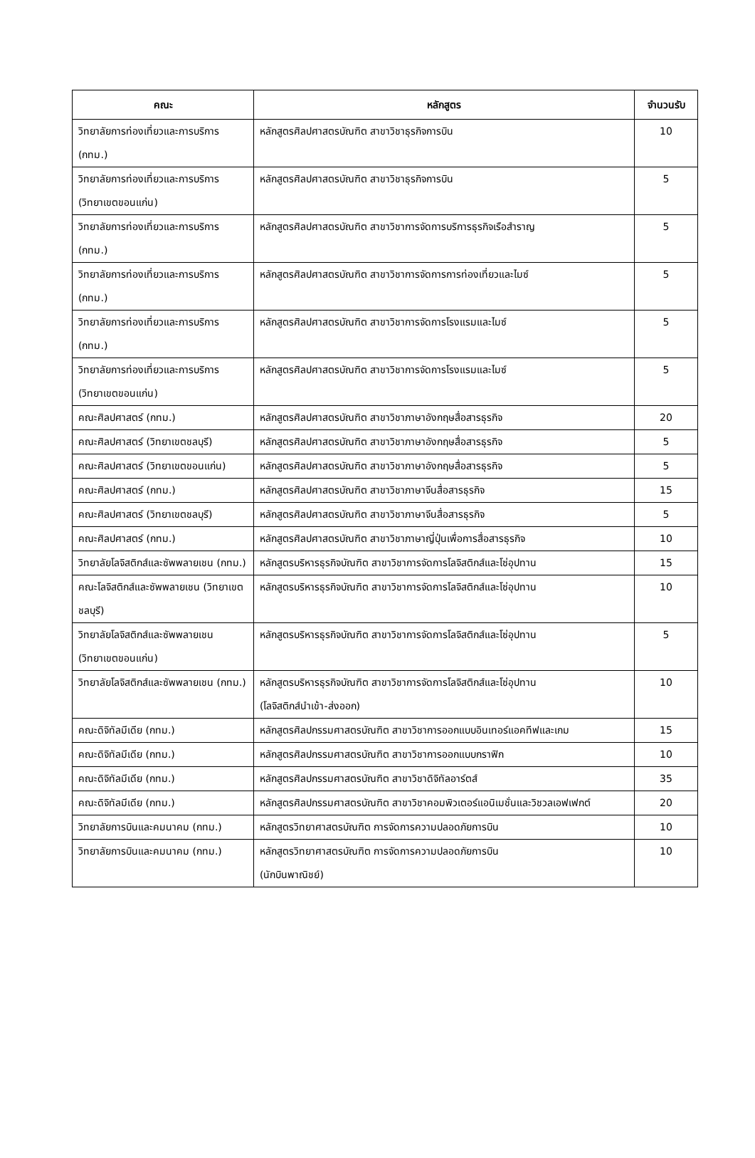| คณะ | หลักสูตร | จำนวนรับ |
| --- | --- | --- |
| วิทยาลัยการท่องเที่ยวและการบริการ (กทม.) | หลักสูตรศิลปศาสตรบัณฑิต สาขาวิชาธุรกิจการบิน | 10 |
| วิทยาลัยการท่องเที่ยวและการบริการ (วิทยาเขตขอนแก่น) | หลักสูตรศิลปศาสตรบัณฑิต สาขาวิชาธุรกิจการบิน | 5 |
| วิทยาลัยการท่องเที่ยวและการบริการ (กทม.) | หลักสูตรศิลปศาสตรบัณฑิต สาขาวิชาการจัดการบริการธุรกิจเรือสำราญ | 5 |
| วิทยาลัยการท่องเที่ยวและการบริการ (กทม.) | หลักสูตรศิลปศาสตรบัณฑิต สาขาวิชาการจัดการการท่องเที่ยวและไมซ์ | 5 |
| วิทยาลัยการท่องเที่ยวและการบริการ (กทม.) | หลักสูตรศิลปศาสตรบัณฑิต สาขาวิชาการจัดการโรงแรมและไมซ์ | 5 |
| วิทยาลัยการท่องเที่ยวและการบริการ (วิทยาเขตขอนแก่น) | หลักสูตรศิลปศาสตรบัณฑิต สาขาวิชาการจัดการโรงแรมและไมซ์ | 5 |
| คณะศิลปศาสตร์ (กทม.) | หลักสูตรศิลปศาสตรบัณฑิต สาขาวิชาภาษาอังกฤษสื่อสารธุรกิจ | 20 |
| คณะศิลปศาสตร์ (วิทยาเขตชลบุรี) | หลักสูตรศิลปศาสตรบัณฑิต สาขาวิชาภาษาอังกฤษสื่อสารธุรกิจ | 5 |
| คณะศิลปศาสตร์ (วิทยาเขตขอนแก่น) | หลักสูตรศิลปศาสตรบัณฑิต สาขาวิชาภาษาอังกฤษสื่อสารธุรกิจ | 5 |
| คณะศิลปศาสตร์ (กทม.) | หลักสูตรศิลปศาสตรบัณฑิต สาขาวิชาภาษาจีนสื่อสารธุรกิจ | 15 |
| คณะศิลปศาสตร์ (วิทยาเขตชลบุรี) | หลักสูตรศิลปศาสตรบัณฑิต สาขาวิชาภาษาจีนสื่อสารธุรกิจ | 5 |
| คณะศิลปศาสตร์ (กทม.) | หลักสูตรศิลปศาสตรบัณฑิต สาขาวิชาภาษาญี่ปุ่นเพื่อการสื่อสารธุรกิจ | 10 |
| วิทยาลัยโลจิสติกส์และซัพพลายเชน (กทม.) | หลักสูตรบริหารธุรกิจบัณฑิต สาขาวิชาการจัดการโลจิสติกส์และโซ่อุปทาน | 15 |
| คณะโลจิสติกส์และซัพพลายเชน (วิทยาเขตชลบุรี) | หลักสูตรบริหารธุรกิจบัณฑิต สาขาวิชาการจัดการโลจิสติกส์และโซ่อุปทาน | 10 |
| วิทยาลัยโลจิสติกส์และซัพพลายเชน (วิทยาเขตขอนแก่น) | หลักสูตรบริหารธุรกิจบัณฑิต สาขาวิชาการจัดการโลจิสติกส์และโซ่อุปทาน | 5 |
| วิทยาลัยโลจิสติกส์และซัพพลายเชน (กทม.) | หลักสูตรบริหารธุรกิจบัณฑิต สาขาวิชาการจัดการโลจิสติกส์และโซ่อุปทาน (โลจิสติกส์นำเข้า-ส่งออก) | 10 |
| คณะดิจิทัลมีเดีย (กทม.) | หลักสูตรศิลปกรรมศาสตรบัณฑิต สาขาวิชาการออกแบบอินเทอร์แอคทีฟและเกม | 15 |
| คณะดิจิทัลมีเดีย (กทม.) | หลักสูตรศิลปกรรมศาสตรบัณฑิต สาขาวิชาการออกแบบกราฟิก | 10 |
| คณะดิจิทัลมีเดีย (กทม.) | หลักสูตรศิลปกรรมศาสตรบัณฑิต สาขาวิชาดิจิทัลอาร์ตส์ | 35 |
| คณะดิจิทัลมีเดีย (กทม.) | หลักสูตรศิลปกรรมศาสตรบัณฑิต สาขาวิชาคอมพิวเตอร์แอนิเมชั่นและวิชวลเอฟเฟกต์ | 20 |
| วิทยาลัยการบินและคมนาคม (กทม.) | หลักสูตรวิทยาศาสตรบัณฑิต การจัดการความปลอดภัยการบิน | 10 |
| วิทยาลัยการบินและคมนาคม (กทม.) | หลักสูตรวิทยาศาสตรบัณฑิต การจัดการความปลอดภัยการบิน (นักบินพาณิชย์) | 10 |